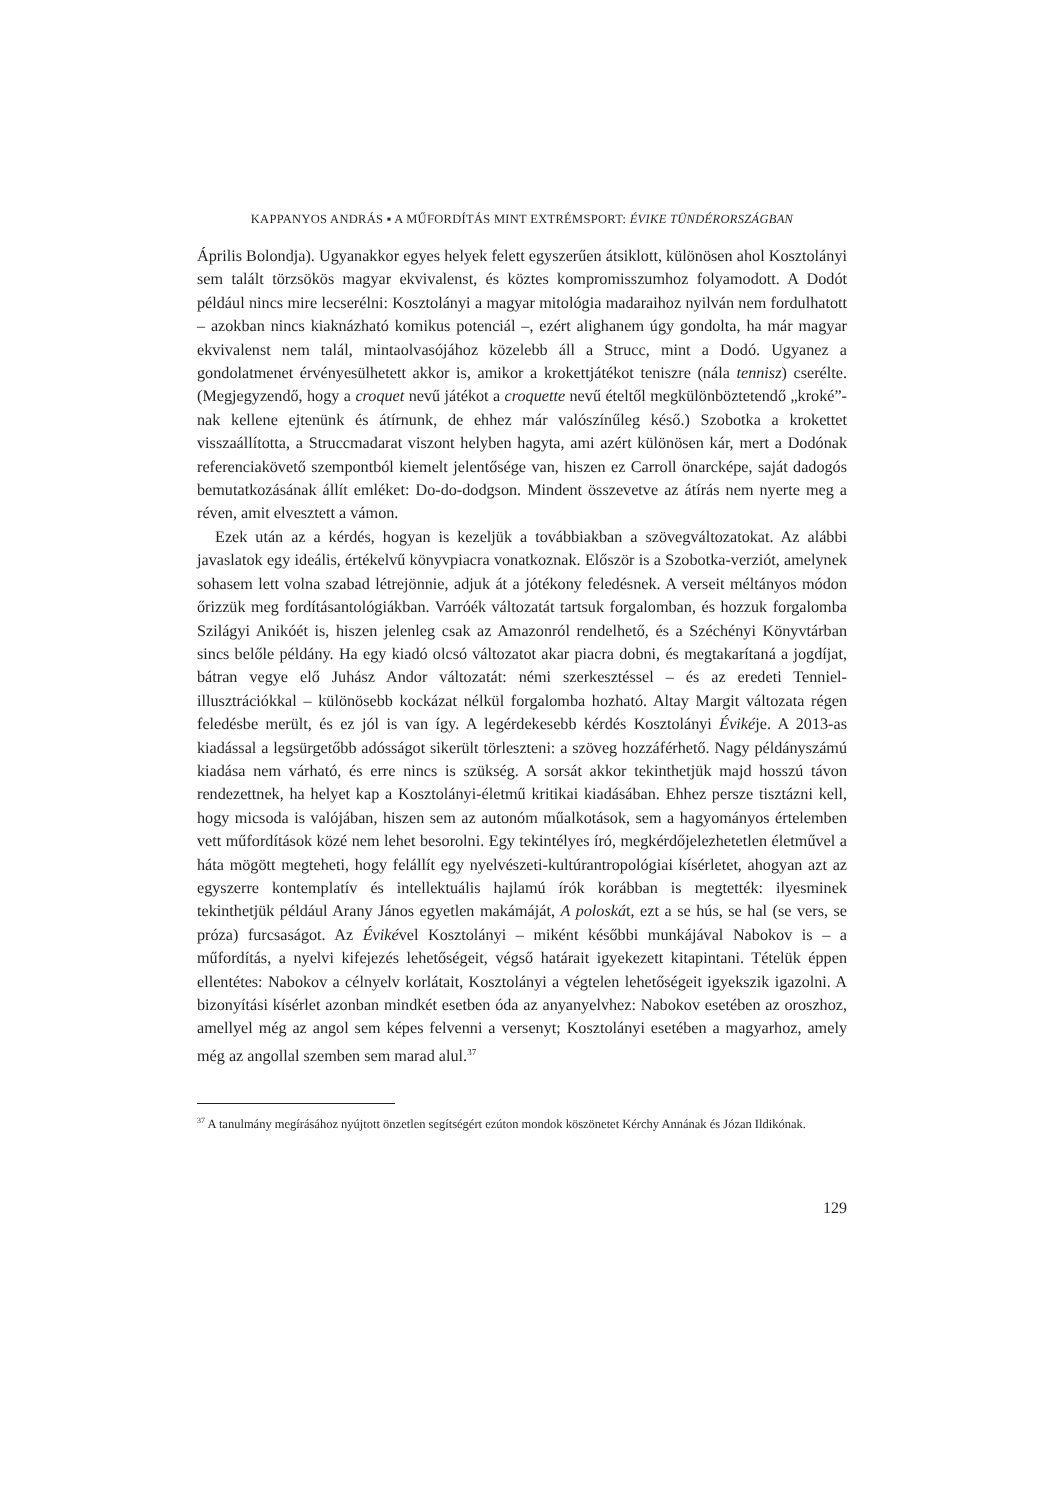KAPPANYOS ANDRÁS ▪ A MŰFORDÍTÁS MINT EXTRÉMSPORT: ÉVIKE TÜNDÉRORSZÁGBAN
Április Bolondja). Ugyanakkor egyes helyek felett egyszerűen átsiklott, különösen ahol Kosztolányi sem talált törzsökös magyar ekvivalenst, és köztes kompromisszumhoz folyamodott. A Dodót például nincs mire lecserélni: Kosztolányi a magyar mitológia madaraihoz nyilván nem fordulhatott – azokban nincs kiaknázható komikus potenciál –, ezért alighanem úgy gondolta, ha már magyar ekvivalenst nem talál, mintaolvasójához közelebb áll a Strucc, mint a Dodó. Ugyanez a gondolatmenet érvényesülhetett akkor is, amikor a krokettjátékot teniszre (nála tennisz) cserélte. (Megjegyzendő, hogy a croquet nevű játékot a croquette nevű ételtől megkülönböztetendő „kroké”-nak kellene ejtenünk és átírnunk, de ehhez már valószínűleg késő.) Szobotka a krokettet visszaállította, a Struccmadarat viszont helyben hagyta, ami azért különösen kár, mert a Dodónak referenciakövető szempontból kiemelt jelentősége van, hiszen ez Carroll önarcképe, saját dadogós bemutatkozásának állít emléket: Do-do-dodgson. Mindent összevetve az átírás nem nyerte meg a réven, amit elvesztett a vámon.
Ezek után az a kérdés, hogyan is kezeljük a továbbiakban a szövegváltozatokat. Az alábbi javaslatok egy ideális, értékelvű könyvpiacra vonatkoznak. Először is a Szobotka-verziót, amelynek sohasem lett volna szabad létrejönnie, adjuk át a jótékony feledésnek. A verseit méltányos módon őrizzük meg fordításantológiákban. Varróék változatát tartsuk forgalomban, és hozzuk forgalomba Szilágyi Anikóét is, hiszen jelenleg csak az Amazonról rendelhető, és a Széchényi Könyvtárban sincs belőle példány. Ha egy kiadó olcsó változatot akar piacra dobni, és megtakarítaná a jogdíjat, bátran vegye elő Juhász Andor változatát: némi szerkesztéssel – és az eredeti Tenniel-illusztrációkkal – különösebb kockázat nélkül forgalomba hozható. Altay Margit változata régen feledésbe merült, és ez jól is van így. A legérdekesebb kérdés Kosztolányi Évikéje. A 2013-as kiadással a legsürgetőbb adósságot sikerült törleszteni: a szöveg hozzáférhető. Nagy példányszámú kiadása nem várható, és erre nincs is szükség. A sorsát akkor tekinthetjük majd hosszú távon rendezettnek, ha helyet kap a Kosztolányi-életmű kritikai kiadásában. Ehhez persze tisztázni kell, hogy micsoda is valójában, hiszen sem az autonóm műalkotások, sem a hagyományos értelemben vett műfordítások közé nem lehet besorolni. Egy tekintélyes író, megkérdőjelezhetetlen életművel a háta mögött megteheti, hogy felállít egy nyelvészeti-kultúrantropológiai kísérletet, ahogyan azt az egyszerre kontemplatív és intellektuális hajlamú írók korábban is megtették: ilyesminek tekinthetjük például Arany János egyetlen makámáját, A poloskát, ezt a se hús, se hal (se vers, se próza) furcsaságot. Az Évikével Kosztolányi – miként későbbi munkájával Nabokov is – a műfordítás, a nyelvi kifejezés lehetőségeit, végső határait igyekezett kitapintani. Tételük éppen ellentétes: Nabokov a célnyelv korlátait, Kosztolányi a végtelen lehetőségeit igyekszik igazolni. A bizonyítási kísérlet azonban mindkét esetben óda az anyanyelvhez: Nabokov esetében az oroszhoz, amellyel még az angol sem képes felvenni a versenyt; Kosztolányi esetében a magyarhoz, amely még az angollal szemben sem marad alul.<sup>37</sup>
<sup>37</sup> A tanulmány megírásához nyújtott önzetlen segítségért ezúton mondok köszönetet Kérchy Annának és Józan Ildikónak.
129